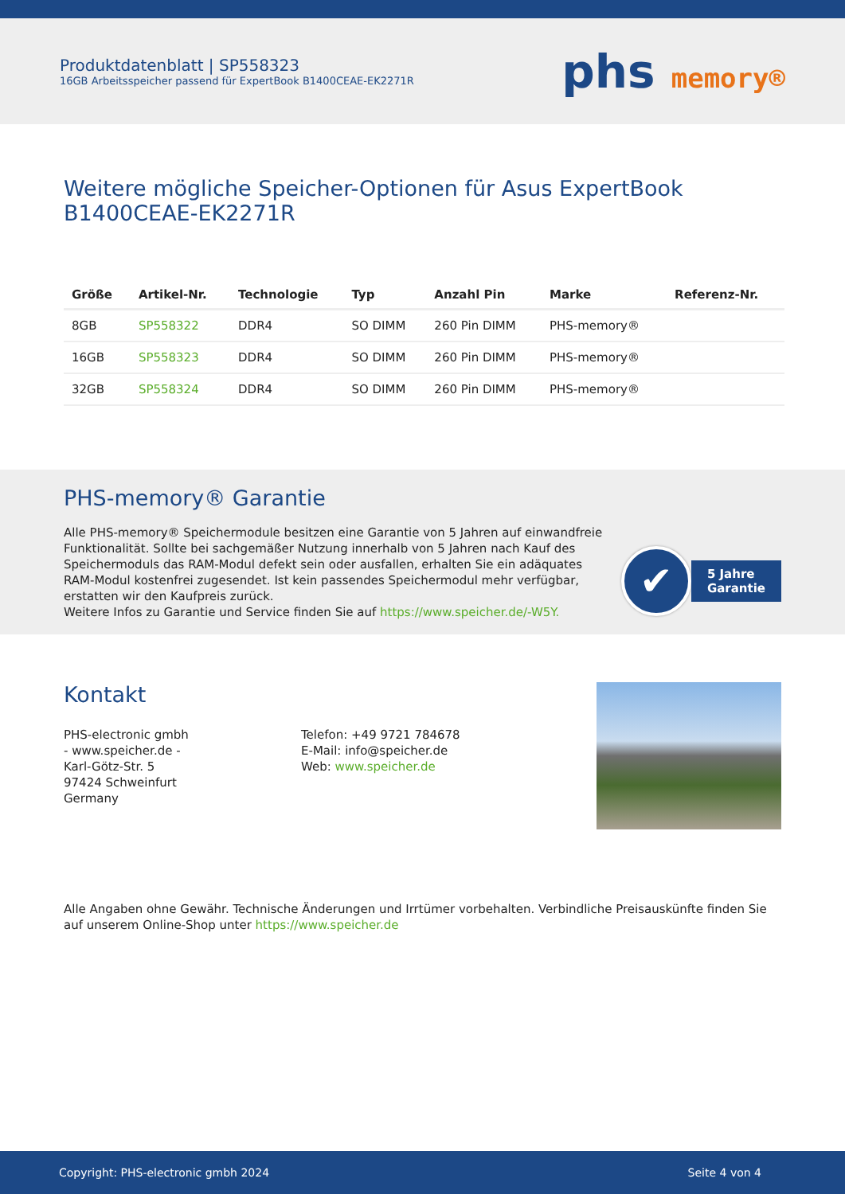Produktdatenblatt | SP558323
16GB Arbeitsspeicher passend für ExpertBook B1400CEAE-EK2271R
phs memory®
Weitere mögliche Speicher-Optionen für Asus ExpertBook B1400CEAE-EK2271R
| Größe | Artikel-Nr. | Technologie | Typ | Anzahl Pin | Marke | Referenz-Nr. |
| --- | --- | --- | --- | --- | --- | --- |
| 8GB | SP558322 | DDR4 | SO DIMM | 260 Pin DIMM | PHS-memory® | |
| 16GB | SP558323 | DDR4 | SO DIMM | 260 Pin DIMM | PHS-memory® | |
| 32GB | SP558324 | DDR4 | SO DIMM | 260 Pin DIMM | PHS-memory® | |
PHS-memory® Garantie
Alle PHS-memory® Speichermodule besitzen eine Garantie von 5 Jahren auf einwandfreie Funktionalität. Sollte bei sachgemäßer Nutzung innerhalb von 5 Jahren nach Kauf des Speichermoduls das RAM-Modul defekt sein oder ausfallen, erhalten Sie ein adäquates RAM-Modul kostenfrei zugesendet. Ist kein passendes Speichermodul mehr verfügbar, erstatten wir den Kaufpreis zurück.
Weitere Infos zu Garantie und Service finden Sie auf https://www.speicher.de/-W5Y.
✔
5 Jahre
Garantie
Kontakt
PHS-electronic gmbh
- www.speicher.de -
Karl-Götz-Str. 5
97424 Schweinfurt
Germany
Telefon: +49 9721 784678
E-Mail: info@speicher.de
Web: www.speicher.de
Alle Angaben ohne Gewähr. Technische Änderungen und Irrtümer vorbehalten. Verbindliche Preisauskünfte finden Sie auf unserem Online-Shop unter https://www.speicher.de
Copyright: PHS-electronic gmbh 2024 Seite 4 von 4